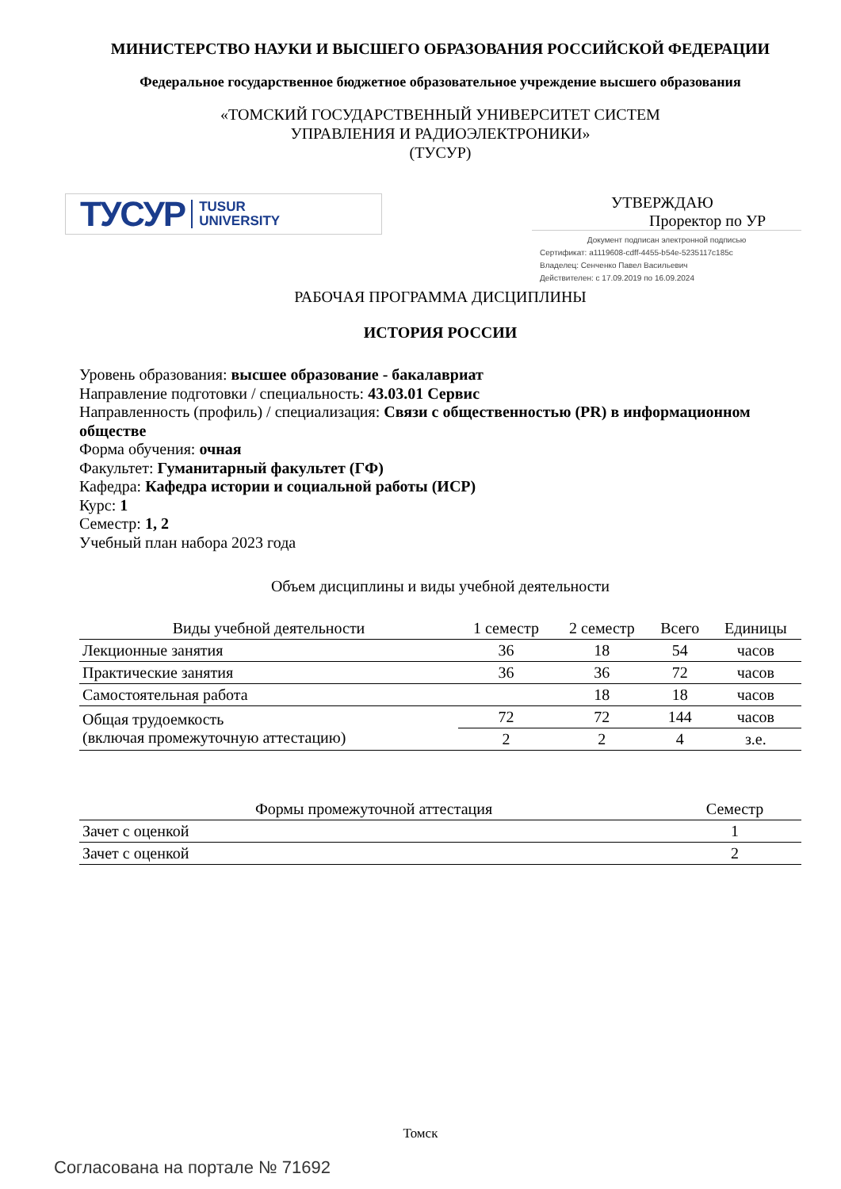МИНИСТЕРСТВО НАУКИ И ВЫСШЕГО ОБРАЗОВАНИЯ РОССИЙСКОЙ ФЕДЕРАЦИИ
Федеральное государственное бюджетное образовательное учреждение высшего образования
«ТОМСКИЙ ГОСУДАРСТВЕННЫЙ УНИВЕРСИТЕТ СИСТЕМ
УПРАВЛЕНИЯ И РАДИОЭЛЕКТРОНИКИ»
(ТУСУР)
ТУСУР TUSUR
UNIVERSITY
УТВЕРЖДАЮ
Проректор по УР
Документ подписан электронной подписью
Сертификат: a1119608-cdff-4455-b54e-5235117c185c
Владелец: Сенченко Павел Васильевич
Действителен: с 17.09.2019 по 16.09.2024
РАБОЧАЯ ПРОГРАММА ДИСЦИПЛИНЫ
ИСТОРИЯ РОССИИ
Уровень образования: высшее образование - бакалавриат
Направление подготовки / специальность: 43.03.01 Сервис
Направленность (профиль) / специализация: Связи с общественностью (PR) в информационном обществе
Форма обучения: очная
Факультет: Гуманитарный факультет (ГФ)
Кафедра: Кафедра истории и социальной работы (ИСР)
Курс: 1
Семестр: 1, 2
Учебный план набора 2023 года
Объем дисциплины и виды учебной деятельности
| Виды учебной деятельности | 1 семестр | 2 семестр | Всего | Единицы |
| --- | --- | --- | --- | --- |
| Лекционные занятия | 36 | 18 | 54 | часов |
| Практические занятия | 36 | 36 | 72 | часов |
| Самостоятельная работа | | 18 | 18 | часов |
| Общая трудоемкость (включая промежуточную аттестацию) | 72 | 72 | 144 | часов |
| | 2 | 2 | 4 | з.е. |
| Формы промежуточной аттестация | Семестр |
| --- | --- |
| Зачет с оценкой | 1 |
| Зачет с оценкой | 2 |
Томск
Согласована на портале № 71692